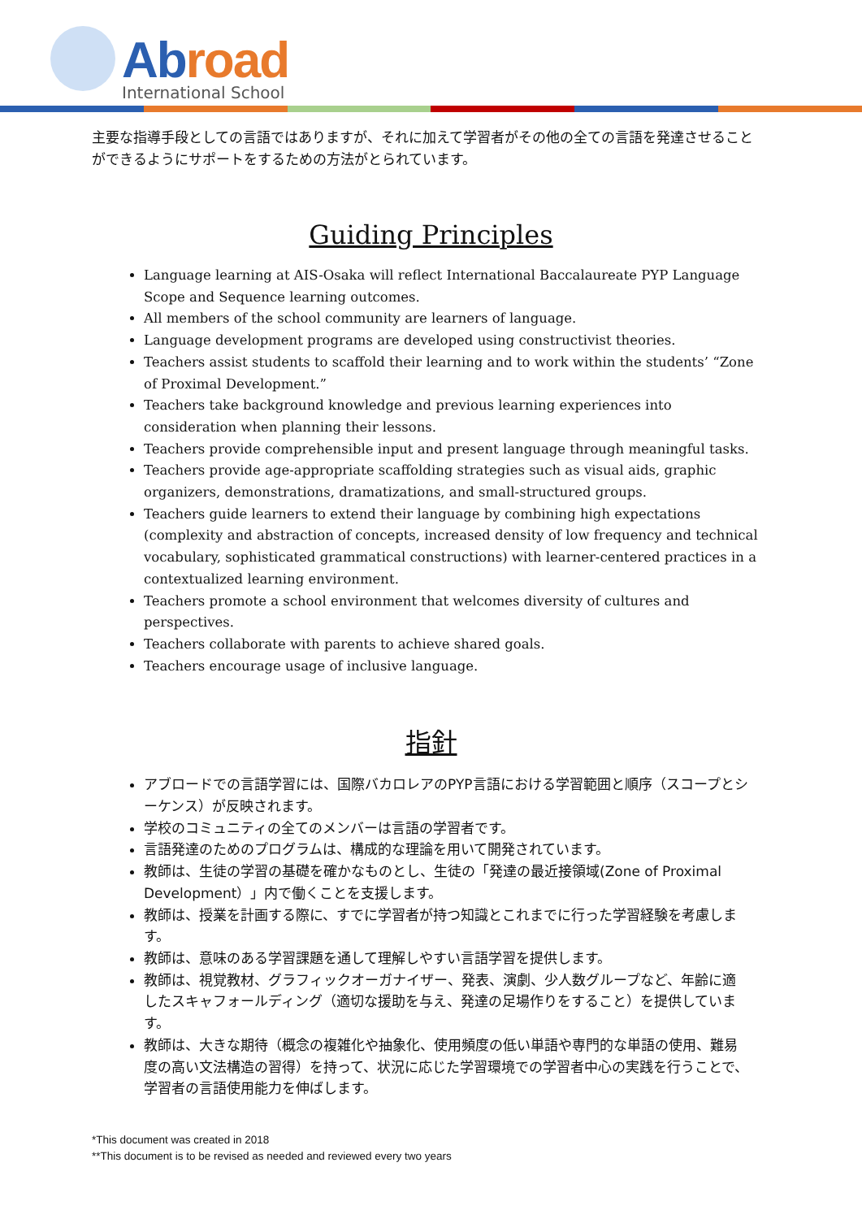Abroad
International School
主要な指導手段としての言語ではありますが、それに加えて学習者がその他の全ての言語を発達させることができるようにサポートをするための方法がとられています。
Guiding Principles
Language learning at AIS-Osaka will reflect International Baccalaureate PYP Language Scope and Sequence learning outcomes.
All members of the school community are learners of language.
Language development programs are developed using constructivist theories.
Teachers assist students to scaffold their learning and to work within the students’ “Zone of Proximal Development.”
Teachers take background knowledge and previous learning experiences into consideration when planning their lessons.
Teachers provide comprehensible input and present language through meaningful tasks.
Teachers provide age-appropriate scaffolding strategies such as visual aids, graphic organizers, demonstrations, dramatizations, and small-structured groups.
Teachers guide learners to extend their language by combining high expectations (complexity and abstraction of concepts, increased density of low frequency and technical vocabulary, sophisticated grammatical constructions) with learner-centered practices in a contextualized learning environment.
Teachers promote a school environment that welcomes diversity of cultures and perspectives.
Teachers collaborate with parents to achieve shared goals.
Teachers encourage usage of inclusive language.
指針
アブロードでの言語学習には、国際バカロレアのPYP言語における学習範囲と順序（スコープとシーケンス）が反映されます。
学校のコミュニティの全てのメンバーは言語の学習者です。
言語発達のためのプログラムは、構成的な理論を用いて開発されています。
教師は、生徒の学習の基礎を確かなものとし、生徒の「発達の最近接領域(Zone of Proximal Development）」内で働くことを支援します。
教師は、授業を計画する際に、すでに学習者が持つ知識とこれまでに行った学習経験を考慮します。
教師は、意味のある学習課題を通して理解しやすい言語学習を提供します。
教師は、視覚教材、グラフィックオーガナイザー、発表、演劇、少人数グループなど、年齢に適したスキャフォールディング（適切な援助を与え、発達の足場作りをすること）を提供しています。
教師は、大きな期待（概念の複雑化や抽象化、使用頻度の低い単語や専門的な単語の使用、難易度の高い文法構造の習得）を持って、状況に応じた学習環境での学習者中心の実践を行うことで、学習者の言語使用能力を伸ばします。
*This document was created in 2018
**This document is to be revised as needed and reviewed every two years